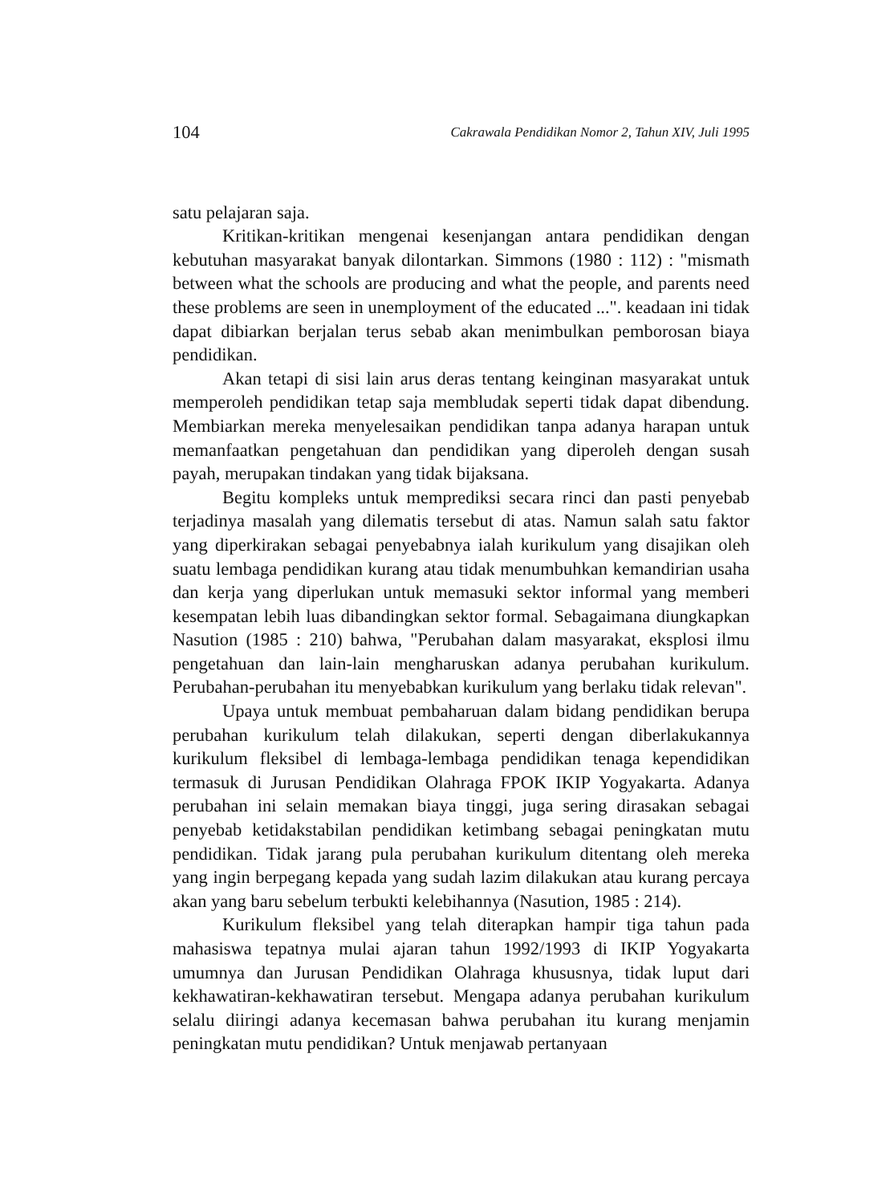104 Cakrawala Pendidikan Nomor 2, Tahun XIV, Juli 1995
satu pelajaran saja.
Kritikan-kritikan mengenai kesenjangan antara pendidikan dengan kebutuhan masyarakat banyak dilontarkan. Simmons (1980 : 112) : "mismath between what the schools are producing and what the people, and parents need these problems are seen in unemployment of the educated ...". keadaan ini tidak dapat dibiarkan berjalan terus sebab akan menimbulkan pemborosan biaya pendidikan.
Akan tetapi di sisi lain arus deras tentang keinginan masyarakat untuk memperoleh pendidikan tetap saja membludak seperti tidak dapat dibendung. Membiarkan mereka menyelesaikan pendidikan tanpa adanya harapan untuk memanfaatkan pengetahuan dan pendidikan yang diperoleh dengan susah payah, merupakan tindakan yang tidak bijaksana.
Begitu kompleks untuk memprediksi secara rinci dan pasti penyebab terjadinya masalah yang dilematis tersebut di atas. Namun salah satu faktor yang diperkirakan sebagai penyebabnya ialah kurikulum yang disajikan oleh suatu lembaga pendidikan kurang atau tidak menumbuhkan kemandirian usaha dan kerja yang diperlukan untuk memasuki sektor informal yang memberi kesempatan lebih luas dibandingkan sektor formal. Sebagaimana diungkapkan Nasution (1985 : 210) bahwa, "Perubahan dalam masyarakat, eksplosi ilmu pengetahuan dan lain-lain mengharuskan adanya perubahan kurikulum. Perubahan-perubahan itu menyebabkan kurikulum yang berlaku tidak relevan".
Upaya untuk membuat pembaharuan dalam bidang pendidikan berupa perubahan kurikulum telah dilakukan, seperti dengan diberlakukannya kurikulum fleksibel di lembaga-lembaga pendidikan tenaga kependidikan termasuk di Jurusan Pendidikan Olahraga FPOK IKIP Yogyakarta. Adanya perubahan ini selain memakan biaya tinggi, juga sering dirasakan sebagai penyebab ketidakstabilan pendidikan ketimbang sebagai peningkatan mutu pendidikan. Tidak jarang pula perubahan kurikulum ditentang oleh mereka yang ingin berpegang kepada yang sudah lazim dilakukan atau kurang percaya akan yang baru sebelum terbukti kelebihannya (Nasution, 1985 : 214).
Kurikulum fleksibel yang telah diterapkan hampir tiga tahun pada mahasiswa tepatnya mulai ajaran tahun 1992/1993 di IKIP Yogyakarta umumnya dan Jurusan Pendidikan Olahraga khususnya, tidak luput dari kekhawatiran-kekhawatiran tersebut. Mengapa adanya perubahan kurikulum selalu diiringi adanya kecemasan bahwa perubahan itu kurang menjamin peningkatan mutu pendidikan? Untuk menjawab pertanyaan